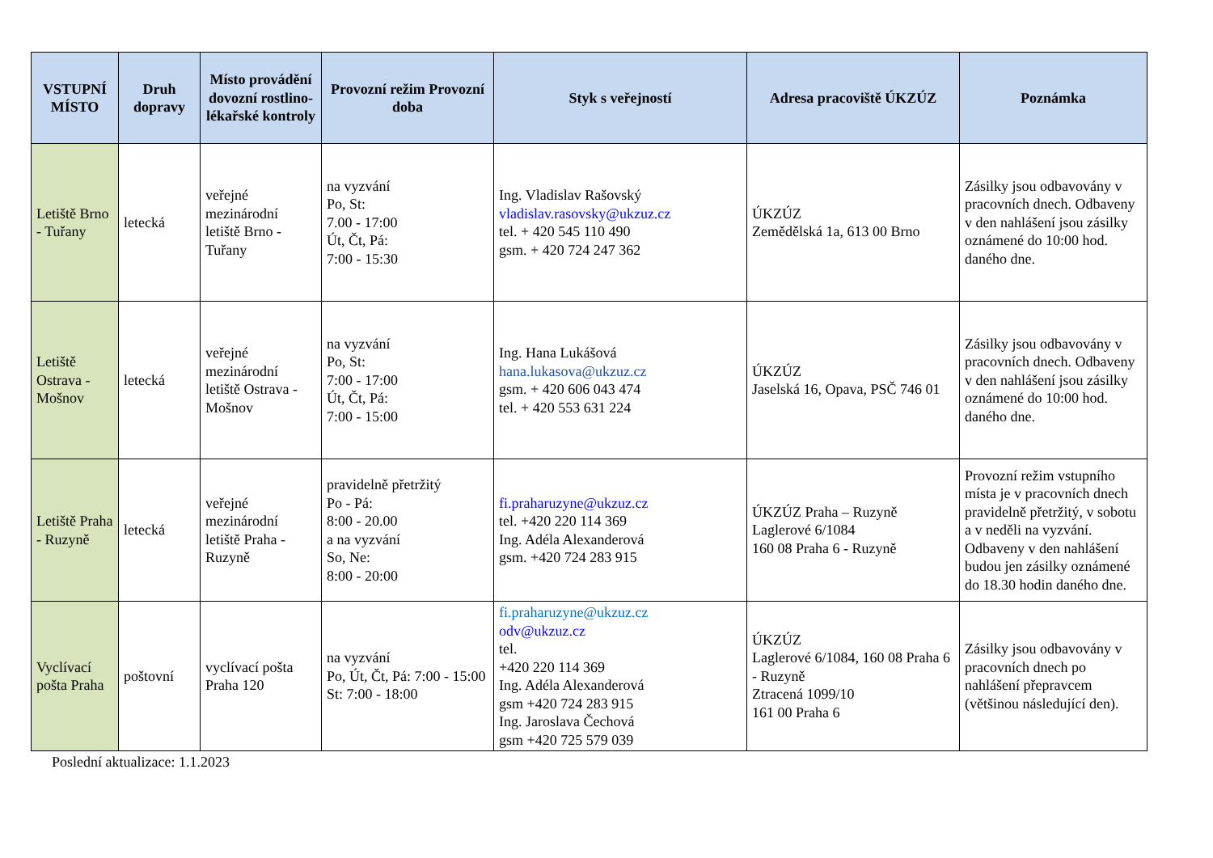| VSTUPNÍ MÍSTO | Druh dopravy | Místo provádění dovozní rostlino-lékařské kontroly | Provozní režim Provozní doba | Styk s veřejností | Adresa pracoviště ÚKZÚZ | Poznámka |
| --- | --- | --- | --- | --- | --- | --- |
| Letiště Brno - Tuřany | letecká | veřejné mezinárodní letiště Brno - Tuřany | na vyzvání Po, St: 7.00 - 17:00 Út, Čt, Pá: 7:00 - 15:30 | Ing. Vladislav Rašovský vladislav.rasovsky@ukzuz.cz tel. + 420 545 110 490 gsm. + 420 724 247 362 | ÚKZÚZ Zemědělská 1a, 613 00 Brno | Zásilky jsou odbavovány v pracovních dnech. Odbaveny v den nahlášení jsou zásilky oznámené do 10:00 hod. daného dne. |
| Letiště Ostrava - Mošnov | letecká | veřejné mezinárodní letiště Ostrava - Mošnov | na vyzvání Po, St: 7:00 - 17:00 Út, Čt, Pá: 7:00 - 15:00 | Ing. Hana Lukášová hana.lukasova@ukzuz.cz gsm. + 420 606 043 474 tel. + 420 553 631 224 | ÚKZÚZ Jaselská 16, Opava, PSČ 746 01 | Zásilky jsou odbavovány v pracovních dnech. Odbaveny v den nahlášení jsou zásilky oznámené do 10:00 hod. daného dne. |
| Letiště Praha - Ruzyně | letecká | veřejné mezinárodní letiště Praha - Ruzyně | pravidelně přetržitý Po - Pá: 8:00 - 20.00 a na vyzvání So, Ne: 8:00 - 20:00 | fi.praharuzyne@ukzuz.cz tel. +420 220 114 369 Ing. Adéla Alexanderová gsm. +420 724 283 915 | ÚKZÚZ Praha – Ruzyně Laglerové 6/1084 160 08 Praha 6 - Ruzyně | Provozní režim vstupního místa je v pracovních dnech pravidelně přetržitý, v sobotu a v neděli na vyzvání. Odbaveny v den nahlášení budou jen zásilky oznámené do 18.30 hodin daného dne. |
| Vyclívací pošta Praha | poštovní | vyclívací pošta Praha 120 | na vyzvání Po, Út, Čt, Pá: 7:00 - 15:00 St: 7:00 - 18:00 | fi.praharuzyne@ukzuz.cz odv@ukzuz.cz tel. +420 220 114 369 Ing. Adéla Alexanderová gsm +420 724 283 915 Ing. Jaroslava Čechová gsm +420 725 579 039 | ÚKZÚZ Laglerové 6/1084, 160 08 Praha 6 - Ruzyně Ztracená 1099/10 161 00 Praha 6 | Zásilky jsou odbavovány v pracovních dnech po nahlášení přepravcem (většinou následující den). |
Poslední aktualizace: 1.1.2023